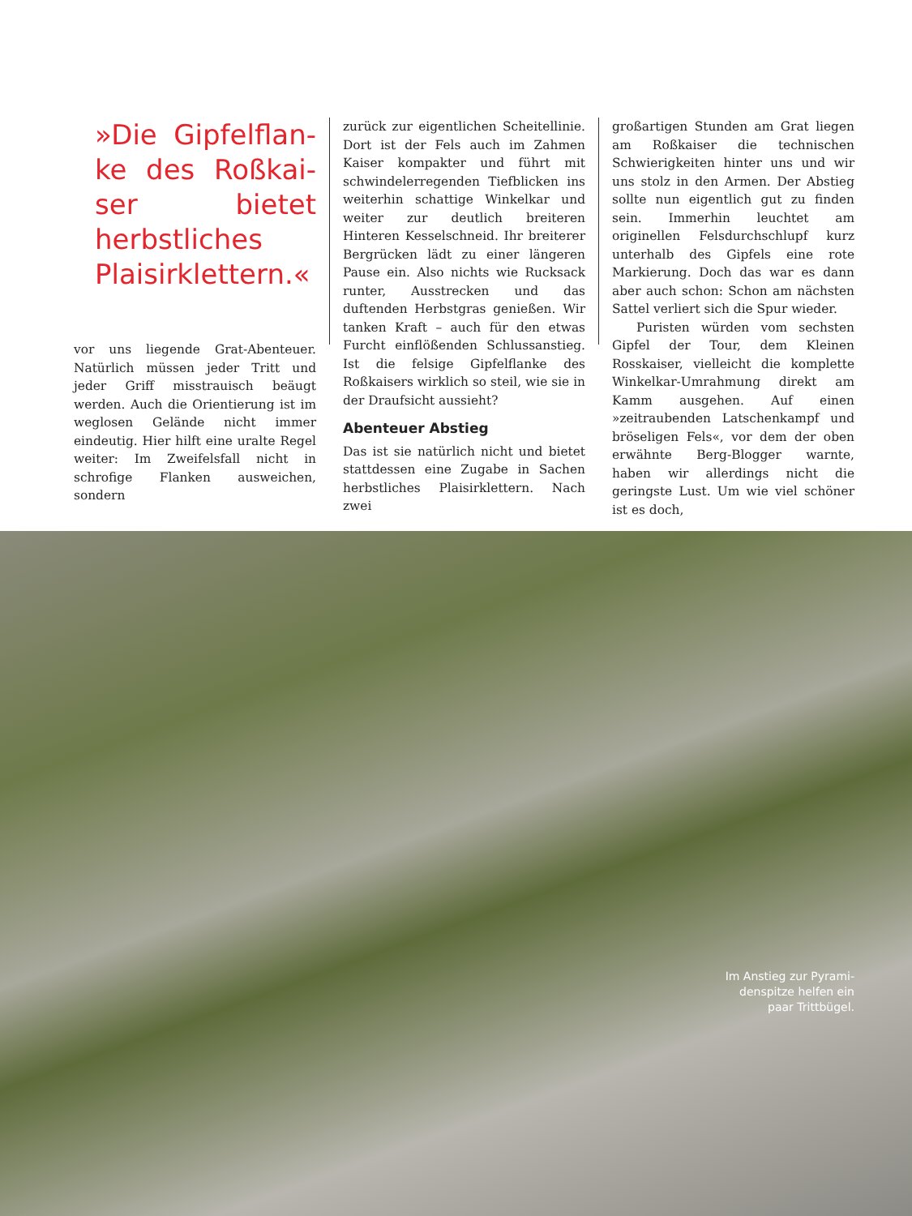»Die Gipfelflan-ke des Roßkai-ser bietet herbstliches Plaisirklettern.«
vor uns liegende Grat-Abenteuer. Natürlich müssen jeder Tritt und jeder Griff misstrauisch beäugt werden. Auch die Orientierung ist im weglosen Gelände nicht immer eindeutig. Hier hilft eine uralte Regel weiter: Im Zweifelsfall nicht in schrofige Flanken ausweichen, sondern
zurück zur eigentlichen Scheitellinie. Dort ist der Fels auch im Zahmen Kaiser kompakter und führt mit schwindelerregenden Tiefblicken ins weiterhin schattige Winkelkar und weiter zur deutlich breiteren Hinteren Kesselschneid. Ihr breiterer Bergrücken lädt zu einer längeren Pause ein. Also nichts wie Rucksack runter, Ausstrecken und das duftenden Herbstgras genießen. Wir tanken Kraft – auch für den etwas Furcht einflößenden Schlussanstieg. Ist die felsige Gipfelflanke des Roßkaisers wirklich so steil, wie sie in der Draufsicht aussieht?
Abenteuer Abstieg
Das ist sie natürlich nicht und bietet stattdessen eine Zugabe in Sachen herbstliches Plaisirklettern. Nach zwei
großartigen Stunden am Grat liegen am Roßkaiser die technischen Schwierigkeiten hinter uns und wir uns stolz in den Armen. Der Abstieg sollte nun eigentlich gut zu finden sein. Immerhin leuchtet am originellen Felsdurchschlupf kurz unterhalb des Gipfels eine rote Markierung. Doch das war es dann aber auch schon: Schon am nächsten Sattel verliert sich die Spur wieder.
Puristen würden vom sechsten Gipfel der Tour, dem Kleinen Rosskaiser, vielleicht die komplette Winkelkar-Umrahmung direkt am Kamm ausgehen. Auf einen »zeitraubenden Latschenkampf und bröseligen Fels«, vor dem der oben erwähnte Berg-Blogger warnte, haben wir allerdings nicht die geringste Lust. Um wie viel schöner ist es doch,
Im Anstieg zur Pyrami-
denspitze helfen ein
paar Trittbügel.